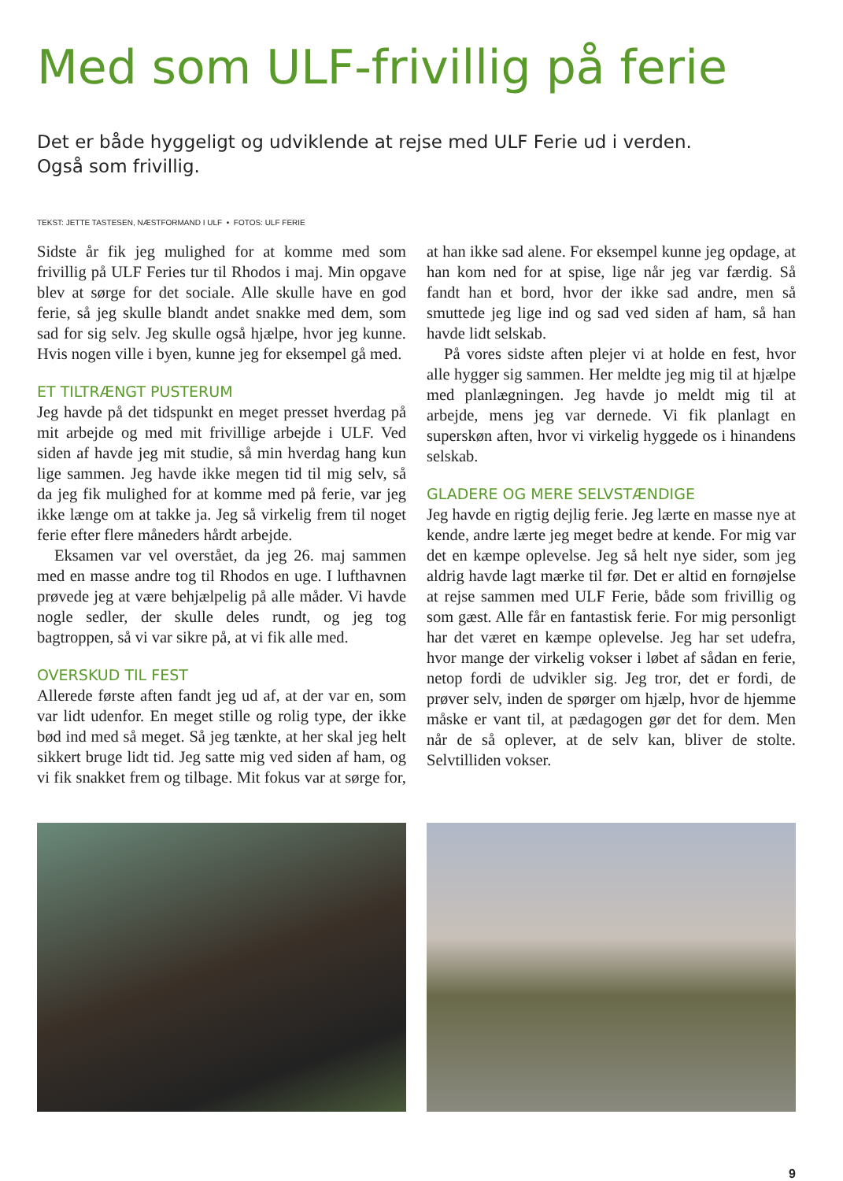Med som ULF-frivillig på ferie
Det er både hyggeligt og udviklende at rejse med ULF Ferie ud i verden.
Også som frivillig.
TEKST: JETTE TASTESEN, NÆSTFORMAND I ULF • FOTOS: ULF FERIE
Sidste år fik jeg mulighed for at komme med som frivillig på ULF Feries tur til Rhodos i maj. Min opgave blev at sørge for det sociale. Alle skulle have en god ferie, så jeg skulle blandt andet snakke med dem, som sad for sig selv. Jeg skulle også hjælpe, hvor jeg kunne. Hvis nogen ville i byen, kunne jeg for eksempel gå med.
ET TILTRÆNGT PUSTERUM
Jeg havde på det tidspunkt en meget presset hverdag på mit arbejde og med mit frivillige arbejde i ULF. Ved siden af havde jeg mit studie, så min hverdag hang kun lige sammen. Jeg havde ikke megen tid til mig selv, så da jeg fik mulighed for at komme med på ferie, var jeg ikke længe om at takke ja. Jeg så virkelig frem til noget ferie efter flere måneders hårdt arbejde.
Eksamen var vel overstået, da jeg 26. maj sammen med en masse andre tog til Rhodos en uge. I lufthavnen prøvede jeg at være behjælpelig på alle måder. Vi havde nogle sedler, der skulle deles rundt, og jeg tog bagtroppen, så vi var sikre på, at vi fik alle med.
OVERSKUD TIL FEST
Allerede første aften fandt jeg ud af, at der var en, som var lidt udenfor. En meget stille og rolig type, der ikke bød ind med så meget. Så jeg tænkte, at her skal jeg helt sikkert bruge lidt tid. Jeg satte mig ved siden af ham, og vi fik snakket frem og tilbage. Mit fokus var at sørge for, at han ikke sad alene. For eksempel kunne jeg opdage, at han kom ned for at spise, lige når jeg var færdig. Så fandt han et bord, hvor der ikke sad andre, men så smuttede jeg lige ind og sad ved siden af ham, så han havde lidt selskab.
På vores sidste aften plejer vi at holde en fest, hvor alle hygger sig sammen. Her meldte jeg mig til at hjælpe med planlægningen. Jeg havde jo meldt mig til at arbejde, mens jeg var dernede. Vi fik planlagt en superskøn aften, hvor vi virkelig hyggede os i hinandens selskab.
GLADERE OG MERE SELVSTÆNDIGE
Jeg havde en rigtig dejlig ferie. Jeg lærte en masse nye at kende, andre lærte jeg meget bedre at kende. For mig var det en kæmpe oplevelse. Jeg så helt nye sider, som jeg aldrig havde lagt mærke til før. Det er altid en fornøjelse at rejse sammen med ULF Ferie, både som frivillig og som gæst. Alle får en fantastisk ferie. For mig personligt har det været en kæmpe oplevelse. Jeg har set udefra, hvor mange der virkelig vokser i løbet af sådan en ferie, netop fordi de udvikler sig. Jeg tror, det er fordi, de prøver selv, inden de spørger om hjælp, hvor de hjemme måske er vant til, at pædagogen gør det for dem. Men når de så oplever, at de selv kan, bliver de stolte. Selvtilliden vokser.
9